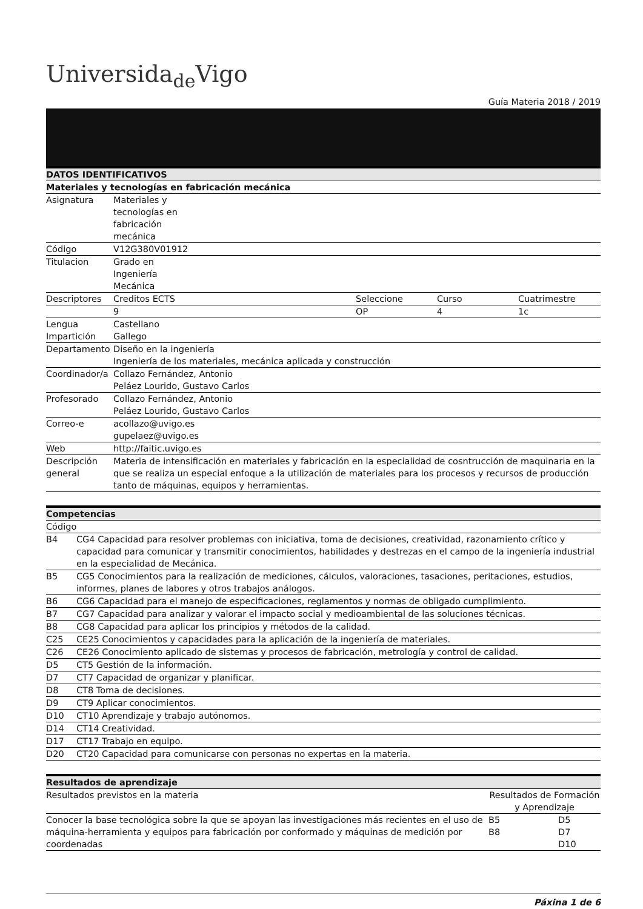Universida<sub>de</sub>Vigo
Guía Materia 2018 / 2019
| DATOS IDENTIFICATIVOS | | | | |
| Materiales y tecnologías en fabricación mecánica | | | | |
| Asignatura | Materiales y tecnologías en fabricación mecánica | | | |
| Código | V12G380V01912 | | | |
| Titulacion | Grado en Ingeniería Mecánica | | | |
| Descriptores | Creditos ECTS | Seleccione | Curso | Cuatrimestre |
| | 9 | OP | 4 | 1c |
| Lengua Impartición | Castellano Gallego | | | |
| Departamento | Diseño en la ingeniería Ingeniería de los materiales, mecánica aplicada y construcción | | | |
| Coordinador/a | Collazo Fernández, Antonio Peláez Lourido, Gustavo Carlos | | | |
| Profesorado | Collazo Fernández, Antonio Peláez Lourido, Gustavo Carlos | | | |
| Correo-e | acollazo@uvigo.es gupelaez@uvigo.es | | | |
| Web | http://faitic.uvigo.es | | | |
| Descripción general | Materia de intensificación en materiales y fabricación en la especialidad de cosntrucción de maquinaria en la que se realiza un especial enfoque a la utilización de materiales para los procesos y recursos de producción tanto de máquinas, equipos y herramientas. | | | |
| Competencias | |
| Código | |
| B4 | CG4 Capacidad para resolver problemas con iniciativa, toma de decisiones, creatividad, razonamiento crítico y capacidad para comunicar y transmitir conocimientos, habilidades y destrezas en el campo de la ingeniería industrial en la especialidad de Mecánica. |
| B5 | CG5 Conocimientos para la realización de mediciones, cálculos, valoraciones, tasaciones, peritaciones, estudios, informes, planes de labores y otros trabajos análogos. |
| B6 | CG6 Capacidad para el manejo de especificaciones, reglamentos y normas de obligado cumplimiento. |
| B7 | CG7 Capacidad para analizar y valorar el impacto social y medioambiental de las soluciones técnicas. |
| B8 | CG8 Capacidad para aplicar los principios y métodos de la calidad. |
| C25 | CE25 Conocimientos y capacidades para la aplicación de la ingeniería de materiales. |
| C26 | CE26 Conocimiento aplicado de sistemas y procesos de fabricación, metrología y control de calidad. |
| D5 | CT5 Gestión de la información. |
| D7 | CT7 Capacidad de organizar y planificar. |
| D8 | CT8 Toma de decisiones. |
| D9 | CT9 Aplicar conocimientos. |
| D10 | CT10 Aprendizaje y trabajo autónomos. |
| D14 | CT14 Creatividad. |
| D17 | CT17 Trabajo en equipo. |
| D20 | CT20 Capacidad para comunicarse con personas no expertas en la materia. |
| Resultados de aprendizaje | | |
| Resultados previstos en la materia | Resultados de Formación y Aprendizaje | |
| Conocer la base tecnológica sobre la que se apoyan las investigaciones más recientes en el uso de máquina-herramienta y equipos para fabricación por conformado y máquinas de medición por coordenadas | B5 B8 | D5 D7 D10 |
Páxina 1 de 6